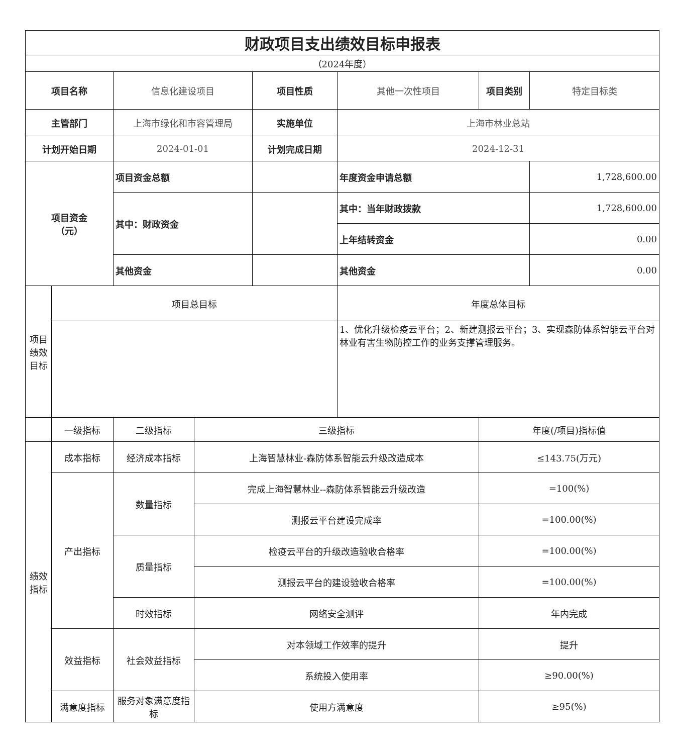| 财政项目支出绩效目标申报表 | | | | | | | |
| （2024年度） | | | | | | | |
| 项目名称 | | 信息化建设项目 | | 项目性质 | 其他一次性项目 | 项目类别 | 特定目标类 |
| 主管部门 | | 上海市绿化和市容管理局 | | 实施单位 | 上海市林业总站 | | |
| 计划开始日期 | | 2024-01-01 | | 计划完成日期 | 2024-12-31 | | |
| 项目资金 （元） | | 项目资金总额 | | | 年度资金申请总额 | | 1,728,600.00 |
| | | 其中：财政资金 | | | 其中：当年财政拨款 | | 1,728,600.00 |
| | | | | | 上年结转资金 | | 0.00 |
| | | 其他资金 | | | 其他资金 | | 0.00 |
| 项目 绩效 目标 | 项目总目标 | | | | 年度总体目标 | | |
| | | | | | 1、优化升级检疫云平台；2、新建测报云平台；3、实现森防体系智能云平台对林业有害生物防控工作的业务支撑管理服务。 | | |
| | 一级指标 | 二级指标 | 三级指标 | | | 年度(/项目)指标值 | |
| 绩效 指标 | 成本指标 | 经济成本指标 | 上海智慧林业-森防体系智能云升级改造成本 | | | ≤143.75(万元) | |
| | 产出指标 | 数量指标 | 完成上海智慧林业--森防体系智能云升级改造 | | | =100(%) | |
| | | | 测报云平台建设完成率 | | | =100.00(%) | |
| | | 质量指标 | 检疫云平台的升级改造验收合格率 | | | =100.00(%) | |
| | | | 测报云平台的建设验收合格率 | | | =100.00(%) | |
| | | 时效指标 | 网络安全测评 | | | 年内完成 | |
| | 效益指标 | 社会效益指标 | 对本领域工作效率的提升 | | | 提升 | |
| | | | 系统投入使用率 | | | ≥90.00(%) | |
| | 满意度指标 | 服务对象满意度指标 | 使用方满意度 | | | ≥95(%) | |